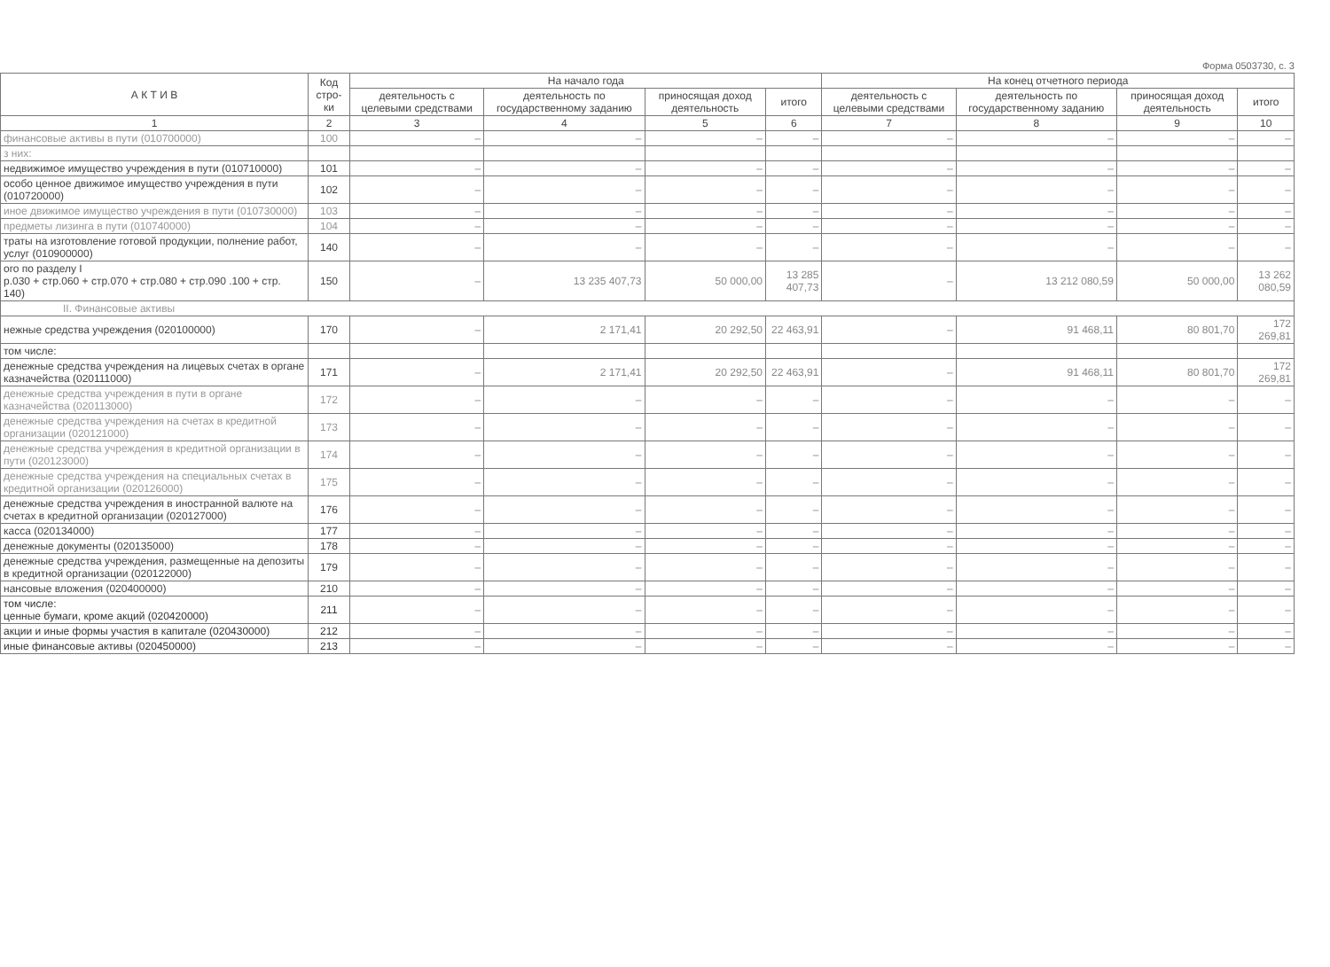Форма 0503730, с. 3
| А К Т И В | Код стро-ки | На начало года | | | | На конец отчетного периода | | | |
| --- | --- | --- | --- | --- | --- | --- | --- | --- | --- |
| | | деятельность с целевыми средствами | деятельность по государственному заданию | приносящая доход деятельность | итого | деятельность с целевыми средствами | деятельность по государственному заданию | приносящая доход деятельность | итого |
| 1 | 2 | 3 | 4 | 5 | 6 | 7 | 8 | 9 | 10 |
| финансовые активы в пути (010700000) | 100 | – | – | – | – | – | – | – | – |
| з них: | | | | | | | | | |
| недвижимое имущество учреждения в пути (010710000) | 101 | – | – | – | – | – | – | – | – |
| особо ценное движимое имущество учреждения в пути (010720000) | 102 | – | – | – | – | – | – | – | – |
| иное движимое имущество учреждения в пути (010730000) | 103 | – | – | – | – | – | – | – | – |
| предметы лизинга в пути (010740000) | 104 | – | – | – | – | – | – | – | – |
| траты на изготовление готовой продукции, полнение работ, услуг (010900000) | 140 | – | – | – | – | – | – | – | – |
| ого по разделу I р.030 + стр.060 + стр.070 + стр.080 + стр.090 .100 + стр. 140) | 150 | – | 13 235 407,73 | 50 000,00 | 13 285 407,73 | – | 13 212 080,59 | 50 000,00 | 13 262 080,59 |
| II. Финансовые активы | | | | | | | | | |
| нежные средства учреждения (020100000) | 170 | – | 2 171,41 | 20 292,50 | 22 463,91 | – | 91 468,11 | 80 801,70 | 172 269,81 |
| том числе: | | | | | | | | | |
| денежные средства учреждения на лицевых счетах в органе казначейства (020111000) | 171 | – | 2 171,41 | 20 292,50 | 22 463,91 | – | 91 468,11 | 80 801,70 | 172 269,81 |
| денежные средства учреждения в пути в органе казначейства (020113000) | 172 | – | – | – | – | – | – | – | – |
| денежные средства учреждения на счетах в кредитной организации (020121000) | 173 | – | – | – | – | – | – | – | – |
| денежные средства учреждения в кредитной организации в пути (020123000) | 174 | – | – | – | – | – | – | – | – |
| денежные средства учреждения на специальных счетах в кредитной организации (020126000) | 175 | – | – | – | – | – | – | – | – |
| денежные средства учреждения в иностранной валюте на счетах в кредитной организации (020127000) | 176 | – | – | – | – | – | – | – | – |
| касса (020134000) | 177 | – | – | – | – | – | – | – | – |
| денежные документы (020135000) | 178 | – | – | – | – | – | – | – | – |
| денежные средства учреждения, размещенные на депозиты в кредитной организации (020122000) | 179 | – | – | – | – | – | – | – | – |
| нансовые вложения (020400000) | 210 | – | – | – | – | – | – | – | – |
| том числе: ценные бумаги, кроме акций (020420000) | 211 | – | – | – | – | – | – | – | – |
| акции и иные формы участия в капитале (020430000) | 212 | – | – | – | – | – | – | – | – |
| иные финансовые активы (020450000) | 213 | – | – | – | – | – | – | – | – |